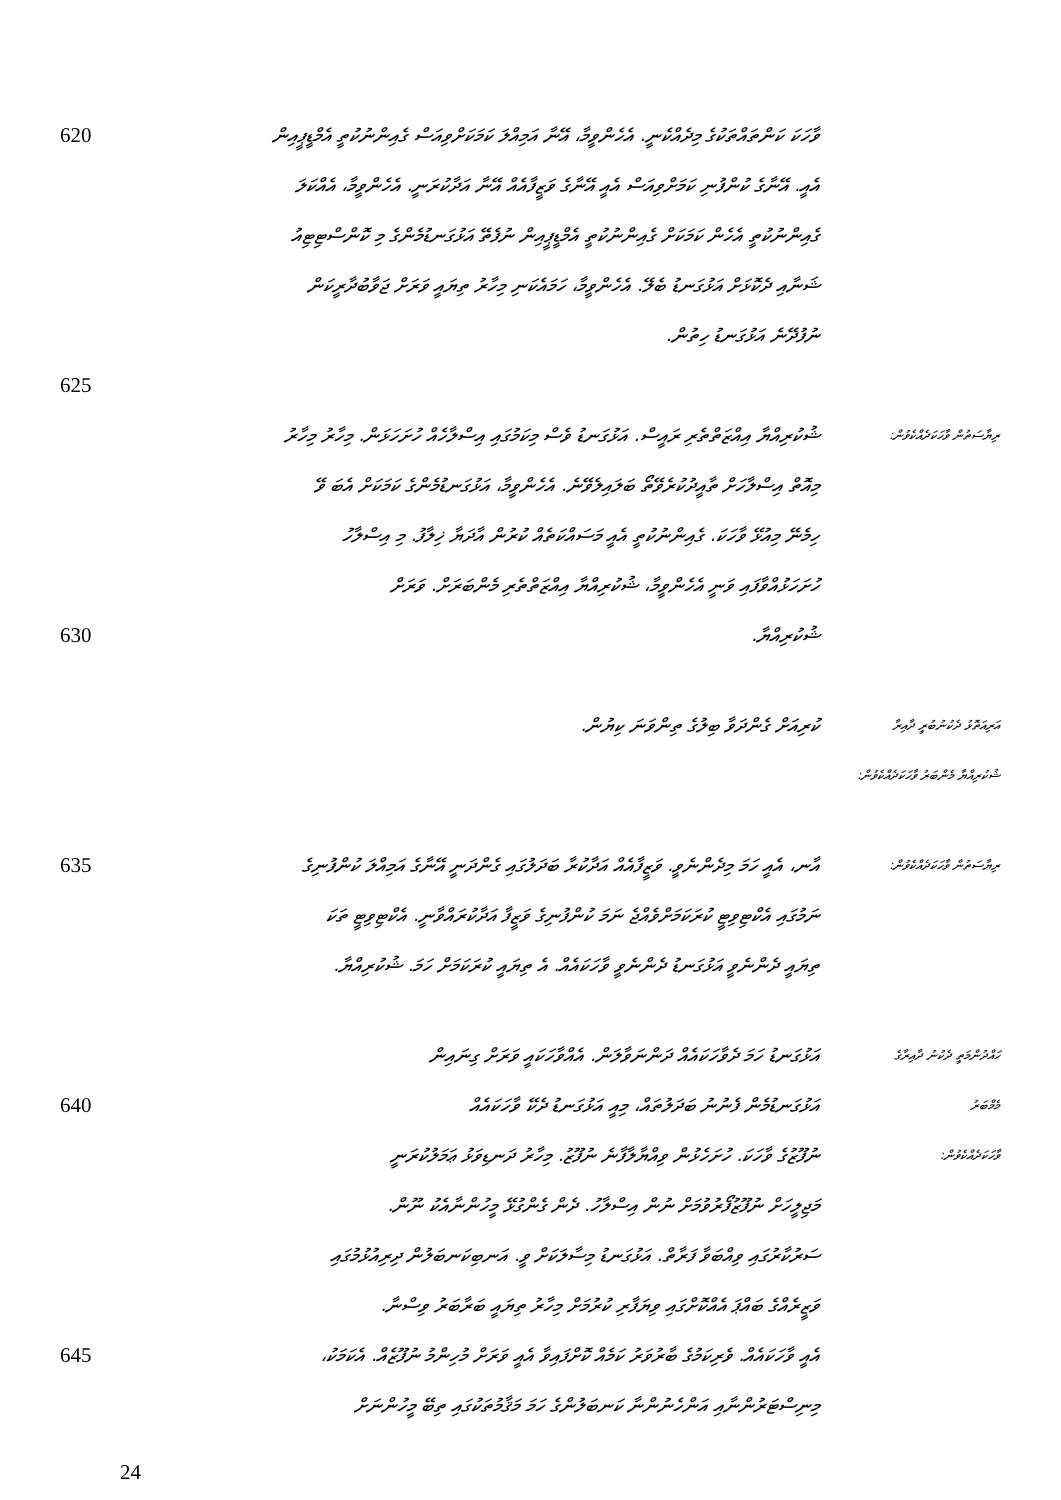620
ވާހަކަ ކަންތައްތަކުގެ މިދެއްކެނީ. އެހެންވީމާ، އޭނާ އަމިއްލަ ކަމަކަށްވިއަސް ގެއިންނުކުތީ އެމްޑީޕީއިން
އެއީ. އޭނާގެ ކުންފުނި ކަމަށްވިއަސް އެއީ އޭނާގެ ވަޒީފާއެއް އޭނާ އަދާކުރަނީ. އެހެންވީމާ، އެއްކަލަ
ގެއިންނުކުތީ އެހެން ކަމަކަށް ގެއިންނުކުތީ އެމްޑީޕީއިން ނުފެތޭ އަޅުގަނޑުމެންގެ މި ކޮންސްޓިޓިއު
ޝަނާއި ދެކޮޅަށް އަޅުގަނޑު ބެލޭ. އެހެންވީމާ، ހަމައެކަނި މިހާރު ތިޔައީ ވަރަށް ޖަވާބުދާރީކަން
ނުފުދޭނެ އަޅުގަނޑު ހިތުން.
625
ޝުކުރިއްޔާ އިއްޒަތްތެރި ރައީސް. އަޅުގަނޑު ވެސް މިކަމުގައި އިސްލާހެއް ހުށަހަޅަން. މިހާރު މިހާރު
ރިޔާސަތުން ވާހަކަދެއްކެވުން:
މިއޮތް އިސްލާހަށް ތާއީދުކުރެވޭތޯ ބަލައިލެވޭނެ. އެހެންވީމާ، އަޅުގަނޑުމެންގެ ކަމަކަށް އެބަ ވޭ
ހިމެނޭ މިއުޅޭ ވާހަކަ. ގެއިންނުކުތީ އެއީ މަސައްކަތެއް ކުރުން އާދަޔާ ޚިލާފު. މި އިސްލާހު
ހުށަހަޅުއްވާފައި ވަނީ އެހެންވީމާ، ޝުކުރިއްޔާ އިއްޒަތްތެރި މެންބަރަށް. ވަރަށް
630
ޝުކުރިއްޔާ.
ކުރިއަށް ގެންދަވާ ބިލުގެ ތިންވަނަ ކިޔުން.
އަރިއަތޮޅު ދެކުނުބުރީ ދާއިރާ
ޝުކުރިއްޔާ މެންބަރު ވާހަކަދެއްކެވުން:
635
އާނ، އެއީ ހަމަ މިދެންނެވީ. ވަޒީފާއެއް އަދާކުރާ ބަދަލުގައި ގެންދަނީ އޭނާގެ އަމިއްލަ ކުންފުނިގެ
ރިޔާސަތުން ވާހަކަދެއްކެވުން:
ނަމުގައި އެކްޓިވިޓީ ކުރަކަމަށްވެއްޖެ ނަމަ ކުންފުނިގެ ވަޒީފާ އަދާކުރައްވާނީ. އެކްޓިވިޓީ ތަކަ
ތިޔައީ ދެންނެވީ އަޅުގަނޑު ދެންނެވީ ވާހަކައެއް. އެ ތިޔައީ ކުރަކަމަށް ހަމަ. ޝުކުރިއްޔާ.
އަޅުގަނޑު ހަމަ ދެވާހަކައެއް ދަންނަވާލަން. އެއްވާހަކައީ ވަރަށް ގިނައިން
ހައްދުންމަތީ ދެކުނު ދާއިރާގެ
640
އަޅުގަނޑުމެން ފެނުނު ބަދަލުތައް، މިއީ އަޅުގަނޑު ދެކޭ ވާހަކައެއް
މެމްބަރު
ނުފޫޒުގެ ވާހަކަ. ހުށަހެޅުން ވިއްޔާލާފާނެ ނުފޫޒު. މިހާރު ދަނޑިވަޅު ޢަމަލުކުރަނީ
ވާހަކަދެއްކެވުން:
މަޖިލީހަށް ނުފޫޒުފޯރުވުމަށް ނުން އިސްލާހު. ދެން ގެންގުޅޭ މީހުންނާއެކު ނޫން.
ސަރުކާރުގައި ވިއްބަވާ ފަރާތް. އަޅުގަނޑު މިސާލަކަށް ވީ. އަނބިކަނބަލުން ދިރިއުޅުމުގައި
ވަޒީރެއްގެ ބައްޕަ އެއްކޮށްގައި ވިޔަފާރި ކުރުމަށް މިހާރު ތިޔައީ ބަރާބަރު ވިސްނާ.
645
އެއީ ވާހަކައެއް. ވެރިކަމުގެ ބާރުވަރު ކަމެއް ކޮށްފައިވާ އެއީ ވަރަށް މުހިންމު ނުފޫޒެއް. އެކަމަކު،
މިނިސްޓަރުންނާއި އަންހެނުންނާ ކަނބަލުންގެ ހަމަ މަޤާމުތަކުގައި ތިބޭ މީހުންނަށް
24